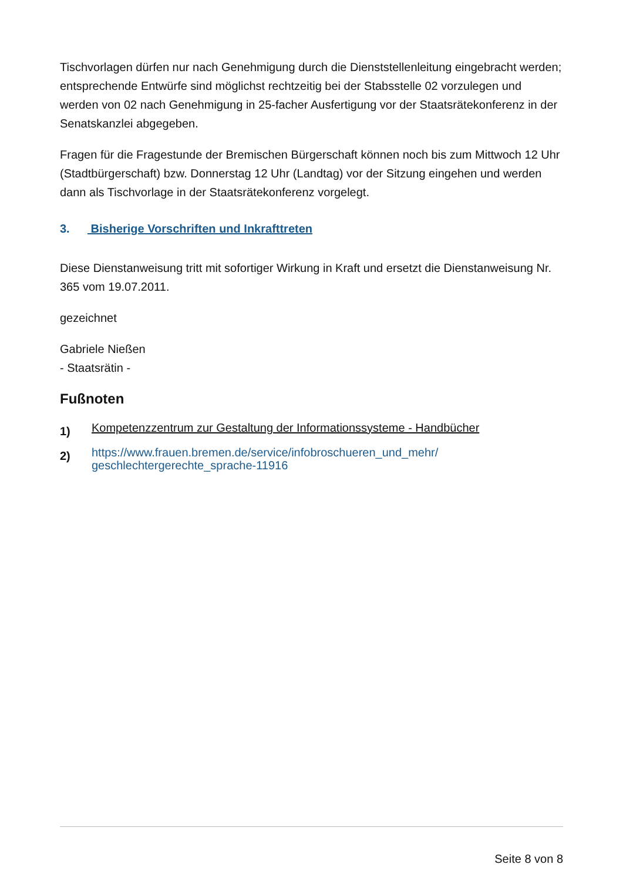Tischvorlagen dürfen nur nach Genehmigung durch die Dienststellenleitung eingebracht werden; entsprechende Entwürfe sind möglichst rechtzeitig bei der Stabsstelle 02 vorzulegen und werden von 02 nach Genehmigung in 25-facher Ausfertigung vor der Staatsrätekonferenz in der Senatskanzlei abgegeben.
Fragen für die Fragestunde der Bremischen Bürgerschaft können noch bis zum Mittwoch 12 Uhr (Stadtbürgerschaft) bzw. Donnerstag 12 Uhr (Landtag) vor der Sitzung eingehen und werden dann als Tischvorlage in der Staatsrätekonferenz vorgelegt.
3. Bisherige Vorschriften und Inkrafttreten
Diese Dienstanweisung tritt mit sofortiger Wirkung in Kraft und ersetzt die Dienstanweisung Nr. 365 vom 19.07.2011.
gezeichnet
Gabriele Nießen
- Staatsrätin -
Fußnoten
1) Kompetenzzentrum zur Gestaltung der Informationssysteme - Handbücher
2) https://www.frauen.bremen.de/service/infobroschueren_und_mehr/ geschlechtergerechte_sprache-11916
Seite 8 von 8